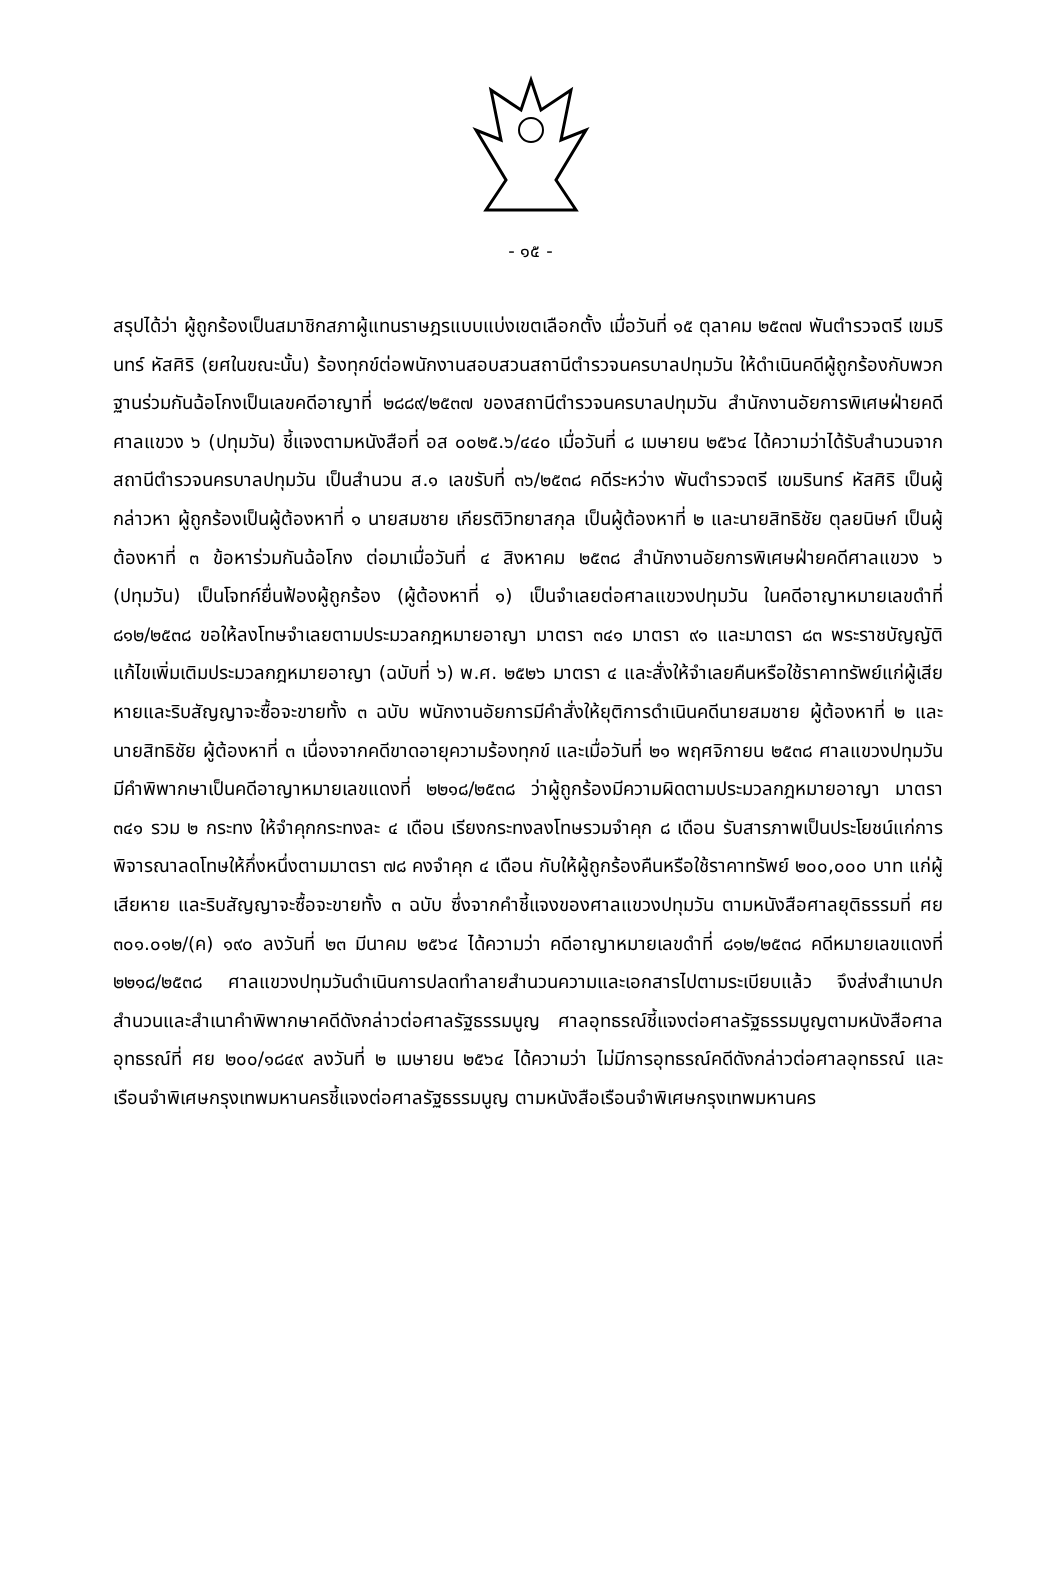- ๑๕ -
สรุปได้ว่า ผู้ถูกร้องเป็นสมาชิกสภาผู้แทนราษฎรแบบแบ่งเขตเลือกตั้ง เมื่อวันที่ ๑๕ ตุลาคม ๒๕๓๗ พันตำรวจตรี เขมรินทร์ หัสศิริ (ยศในขณะนั้น) ร้องทุกข์ต่อพนักงานสอบสวนสถานีตำรวจนครบาลปทุมวัน ให้ดำเนินคดีผู้ถูกร้องกับพวกฐานร่วมกันฉ้อโกงเป็นเลขคดีอาญาที่ ๒๘๘๙/๒๕๓๗ ของสถานีตำรวจนครบาลปทุมวัน สำนักงานอัยการพิเศษฝ่ายคดีศาลแขวง ๖ (ปทุมวัน) ชี้แจงตามหนังสือที่ อส ๐๐๒๕.๖/๔๔๐ เมื่อวันที่ ๘ เมษายน ๒๕๖๔ ได้ความว่าได้รับสำนวนจากสถานีตำรวจนครบาลปทุมวัน เป็นสำนวน ส.๑ เลขรับที่ ๓๖/๒๕๓๘ คดีระหว่าง พันตำรวจตรี เขมรินทร์ หัสศิริ เป็นผู้กล่าวหา ผู้ถูกร้องเป็นผู้ต้องหาที่ ๑ นายสมชาย เกียรติวิทยาสกุล เป็นผู้ต้องหาที่ ๒ และนายสิทธิชัย ตุลยนิษก์ เป็นผู้ต้องหาที่ ๓ ข้อหาร่วมกันฉ้อโกง ต่อมาเมื่อวันที่ ๔ สิงหาคม ๒๕๓๘ สำนักงานอัยการพิเศษฝ่ายคดีศาลแขวง ๖ (ปทุมวัน) เป็นโจทก์ยื่นฟ้องผู้ถูกร้อง (ผู้ต้องหาที่ ๑) เป็นจำเลยต่อศาลแขวงปทุมวัน ในคดีอาญาหมายเลขดำที่ ๘๑๒/๒๕๓๘ ขอให้ลงโทษจำเลยตามประมวลกฎหมายอาญา มาตรา ๓๔๑ มาตรา ๙๑ และมาตรา ๘๓ พระราชบัญญัติแก้ไขเพิ่มเติมประมวลกฎหมายอาญา (ฉบับที่ ๖) พ.ศ. ๒๕๒๖ มาตรา ๔ และสั่งให้จำเลยคืนหรือใช้ราคาทรัพย์แก่ผู้เสียหายและริบสัญญาจะซื้อจะขายทั้ง ๓ ฉบับ พนักงานอัยการมีคำสั่งให้ยุติการดำเนินคดีนายสมชาย ผู้ต้องหาที่ ๒ และนายสิทธิชัย ผู้ต้องหาที่ ๓ เนื่องจากคดีขาดอายุความร้องทุกข์ และเมื่อวันที่ ๒๑ พฤศจิกายน ๒๕๓๘ ศาลแขวงปทุมวันมีคำพิพากษาเป็นคดีอาญาหมายเลขแดงที่ ๒๒๑๘/๒๕๓๘ ว่าผู้ถูกร้องมีความผิดตามประมวลกฎหมายอาญา มาตรา ๓๔๑ รวม ๒ กระทง ให้จำคุกกระทงละ ๔ เดือน เรียงกระทงลงโทษรวมจำคุก ๘ เดือน รับสารภาพเป็นประโยชน์แก่การพิจารณาลดโทษให้กึ่งหนึ่งตามมาตรา ๗๘ คงจำคุก ๔ เดือน กับให้ผู้ถูกร้องคืนหรือใช้ราคาทรัพย์ ๒๐๐,๐๐๐ บาท แก่ผู้เสียหาย และริบสัญญาจะซื้อจะขายทั้ง ๓ ฉบับ ซึ่งจากคำชี้แจงของศาลแขวงปทุมวัน ตามหนังสือศาลยุติธรรมที่ ศย ๓๐๑.๐๑๒/(ค) ๑๙๐ ลงวันที่ ๒๓ มีนาคม ๒๕๖๔ ได้ความว่า คดีอาญาหมายเลขดำที่ ๘๑๒/๒๕๓๘ คดีหมายเลขแดงที่ ๒๒๑๘/๒๕๓๘ ศาลแขวงปทุมวันดำเนินการปลดทำลายสำนวนความและเอกสารไปตามระเบียบแล้ว จึงส่งสำเนาปกสำนวนและสำเนาคำพิพากษาคดีดังกล่าวต่อศาลรัฐธรรมนูญ ศาลอุทธรณ์ชี้แจงต่อศาลรัฐธรรมนูญตามหนังสือศาลอุทธรณ์ที่ ศย ๒๐๐/๑๘๔๙ ลงวันที่ ๒ เมษายน ๒๕๖๔ ได้ความว่า ไม่มีการอุทธรณ์คดีดังกล่าวต่อศาลอุทธรณ์ และเรือนจำพิเศษกรุงเทพมหานครชี้แจงต่อศาลรัฐธรรมนูญ ตามหนังสือเรือนจำพิเศษกรุงเทพมหานคร